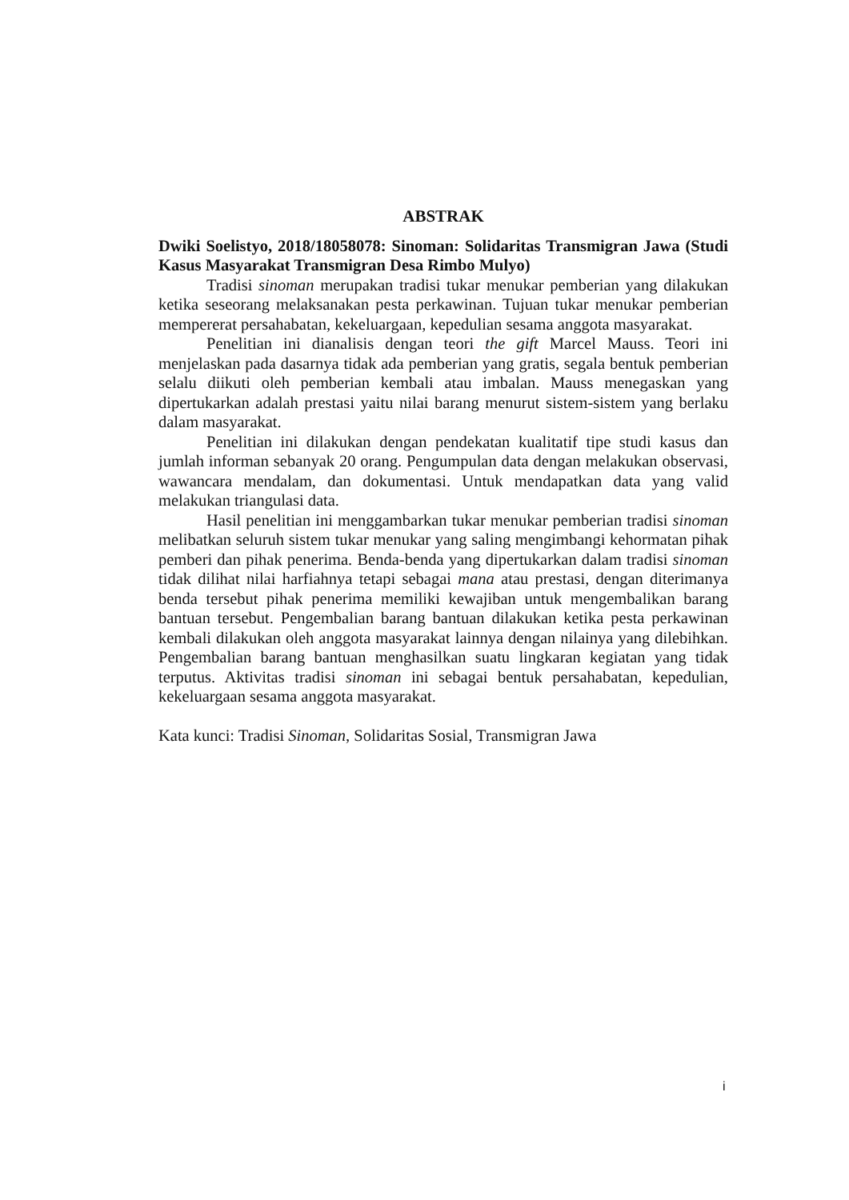ABSTRAK
Dwiki Soelistyo, 2018/18058078: Sinoman: Solidaritas Transmigran Jawa (Studi Kasus Masyarakat Transmigran Desa Rimbo Mulyo)
Tradisi sinoman merupakan tradisi tukar menukar pemberian yang dilakukan ketika seseorang melaksanakan pesta perkawinan. Tujuan tukar menukar pemberian mempererat persahabatan, kekeluargaan, kepedulian sesama anggota masyarakat.
Penelitian ini dianalisis dengan teori the gift Marcel Mauss. Teori ini menjelaskan pada dasarnya tidak ada pemberian yang gratis, segala bentuk pemberian selalu diikuti oleh pemberian kembali atau imbalan. Mauss menegaskan yang dipertukarkan adalah prestasi yaitu nilai barang menurut sistem-sistem yang berlaku dalam masyarakat.
Penelitian ini dilakukan dengan pendekatan kualitatif tipe studi kasus dan jumlah informan sebanyak 20 orang. Pengumpulan data dengan melakukan observasi, wawancara mendalam, dan dokumentasi. Untuk mendapatkan data yang valid melakukan triangulasi data.
Hasil penelitian ini menggambarkan tukar menukar pemberian tradisi sinoman melibatkan seluruh sistem tukar menukar yang saling mengimbangi kehormatan pihak pemberi dan pihak penerima. Benda-benda yang dipertukarkan dalam tradisi sinoman tidak dilihat nilai harfiahnya tetapi sebagai mana atau prestasi, dengan diterimanya benda tersebut pihak penerima memiliki kewajiban untuk mengembalikan barang bantuan tersebut. Pengembalian barang bantuan dilakukan ketika pesta perkawinan kembali dilakukan oleh anggota masyarakat lainnya dengan nilainya yang dilebihkan. Pengembalian barang bantuan menghasilkan suatu lingkaran kegiatan yang tidak terputus. Aktivitas tradisi sinoman ini sebagai bentuk persahabatan, kepedulian, kekeluargaan sesama anggota masyarakat.
Kata kunci: Tradisi Sinoman, Solidaritas Sosial, Transmigran Jawa
i